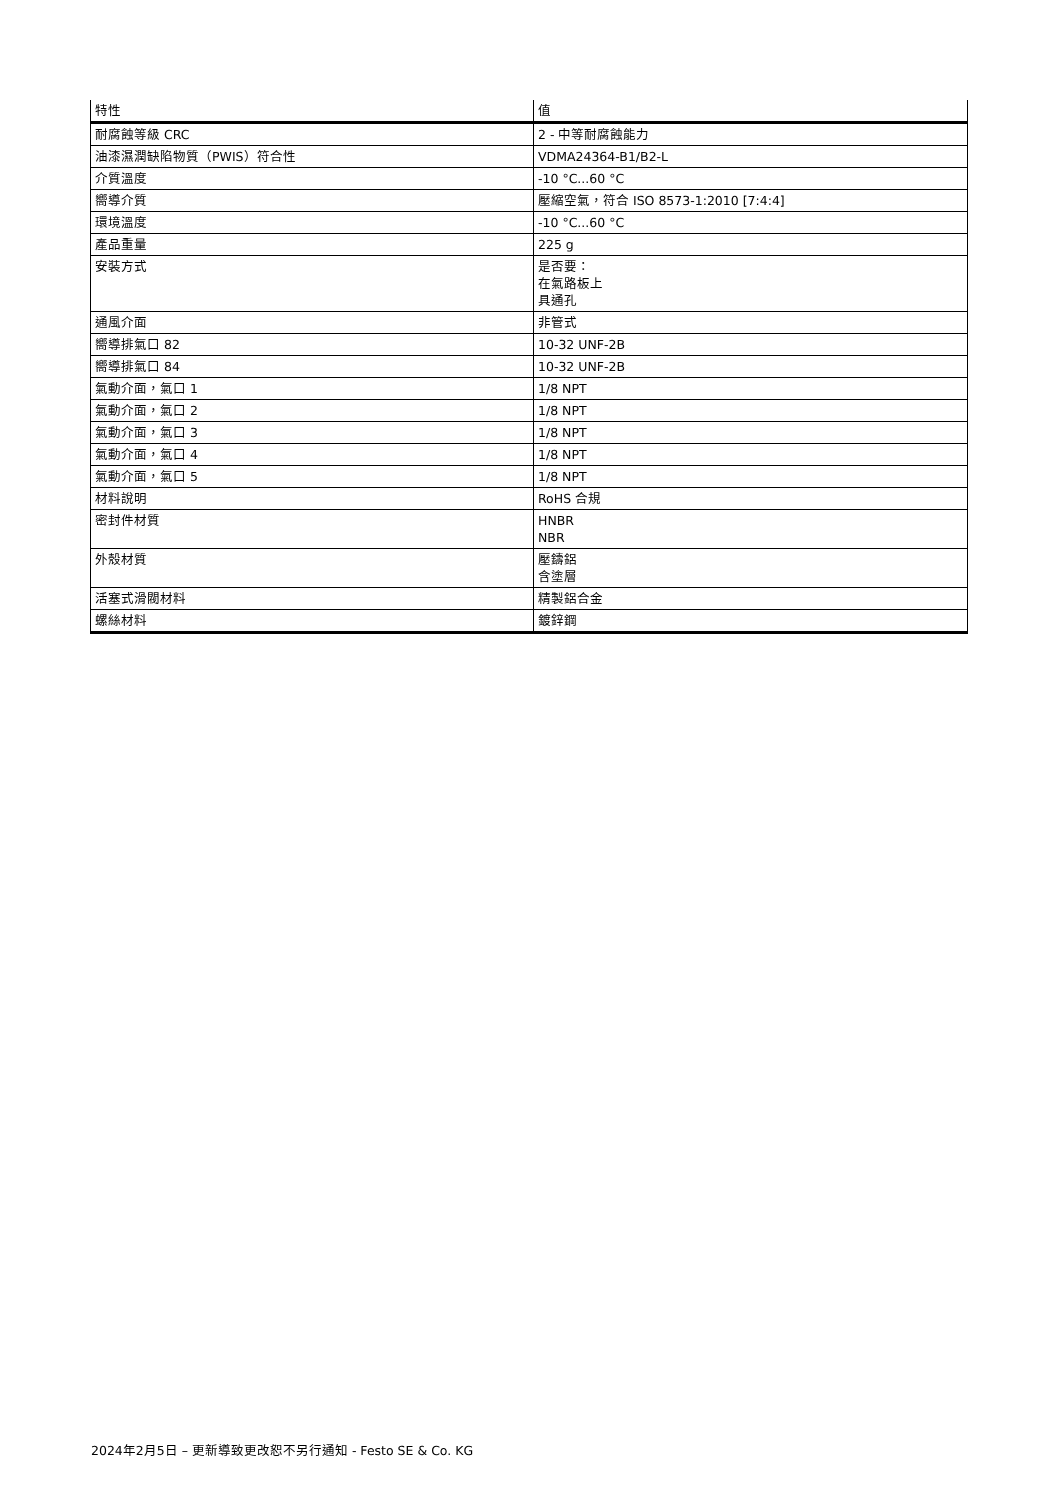| 特性 | 值 |
| --- | --- |
| 耐腐蝕等級 CRC | 2 - 中等耐腐蝕能力 |
| 油漆濕潤缺陷物質（PWIS）符合性 | VDMA24364-B1/B2-L |
| 介質溫度 | -10 °C...60 °C |
| 嚮導介質 | 壓縮空氣，符合 ISO 8573-1:2010 [7:4:4] |
| 環境溫度 | -10 °C...60 °C |
| 產品重量 | 225 g |
| 安裝方式 | 是否要： 在氣路板上 具通孔 |
| 通風介面 | 非管式 |
| 嚮導排氣口 82 | 10-32 UNF-2B |
| 嚮導排氣口 84 | 10-32 UNF-2B |
| 氣動介面，氣口 1 | 1/8 NPT |
| 氣動介面，氣口 2 | 1/8 NPT |
| 氣動介面，氣口 3 | 1/8 NPT |
| 氣動介面，氣口 4 | 1/8 NPT |
| 氣動介面，氣口 5 | 1/8 NPT |
| 材料說明 | RoHS 合規 |
| 密封件材質 | HNBR NBR |
| 外殼材質 | 壓鑄鋁 含塗層 |
| 活塞式滑閥材料 | 精製鋁合金 |
| 螺絲材料 | 鍍鋅鋼 |
2024年2月5日 – 更新導致更改恕不另行通知 - Festo SE & Co. KG